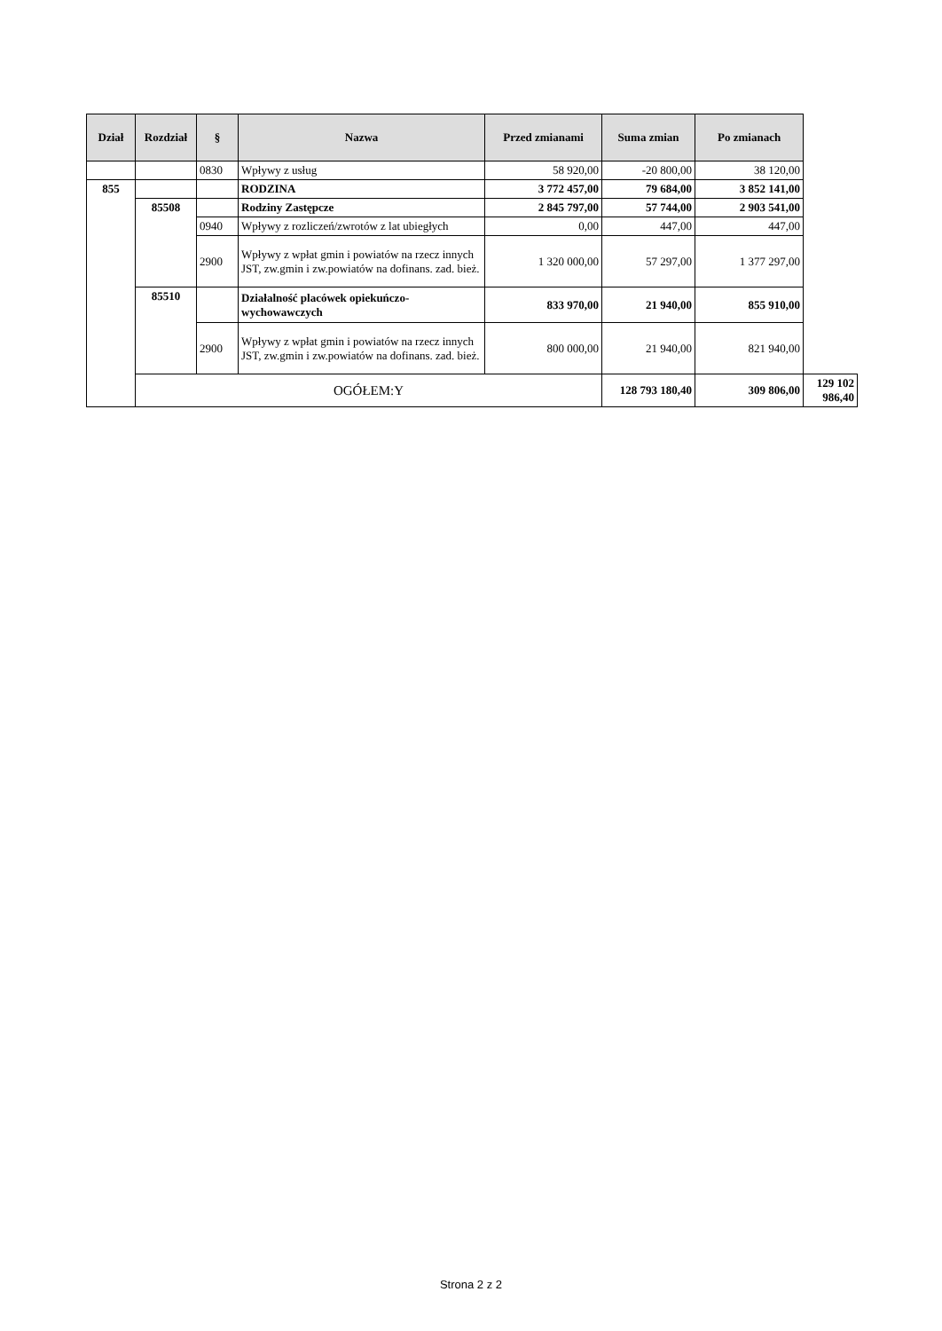| Dział | Rozdział | § | Nazwa | Przed zmianami | Suma zmian | Po zmianach | |
| --- | --- | --- | --- | --- | --- | --- | --- |
| | | 0830 | Wpływy z usług | 58 920,00 | -20 800,00 | 38 120,00 | |
| 855 | | | RODZINA | 3 772 457,00 | 79 684,00 | 3 852 141,00 | |
| | 85508 | | Rodziny Zastępcze | 2 845 797,00 | 57 744,00 | 2 903 541,00 | |
| | | 0940 | Wpływy z rozliczeń/zwrotów z lat ubiegłych | 0,00 | 447,00 | 447,00 | |
| | | 2900 | Wpływy z wpłat gmin i powiatów na rzecz innych JST, zw.gmin i zw.powiatów na dofinans. zad. bież. | 1 320 000,00 | 57 297,00 | 1 377 297,00 | |
| | 85510 | | Działalność placówek opiekuńczo-wychowawczych | 833 970,00 | 21 940,00 | 855 910,00 | |
| | | 2900 | Wpływy z wpłat gmin i powiatów na rzecz innych JST, zw.gmin i zw.powiatów na dofinans. zad. bież. | 800 000,00 | 21 940,00 | 821 940,00 | |
| | OGÓŁEM:Y | | | | 128 793 180,40 | 309 806,00 | 129 102 986,40 |
Strona 2 z 2